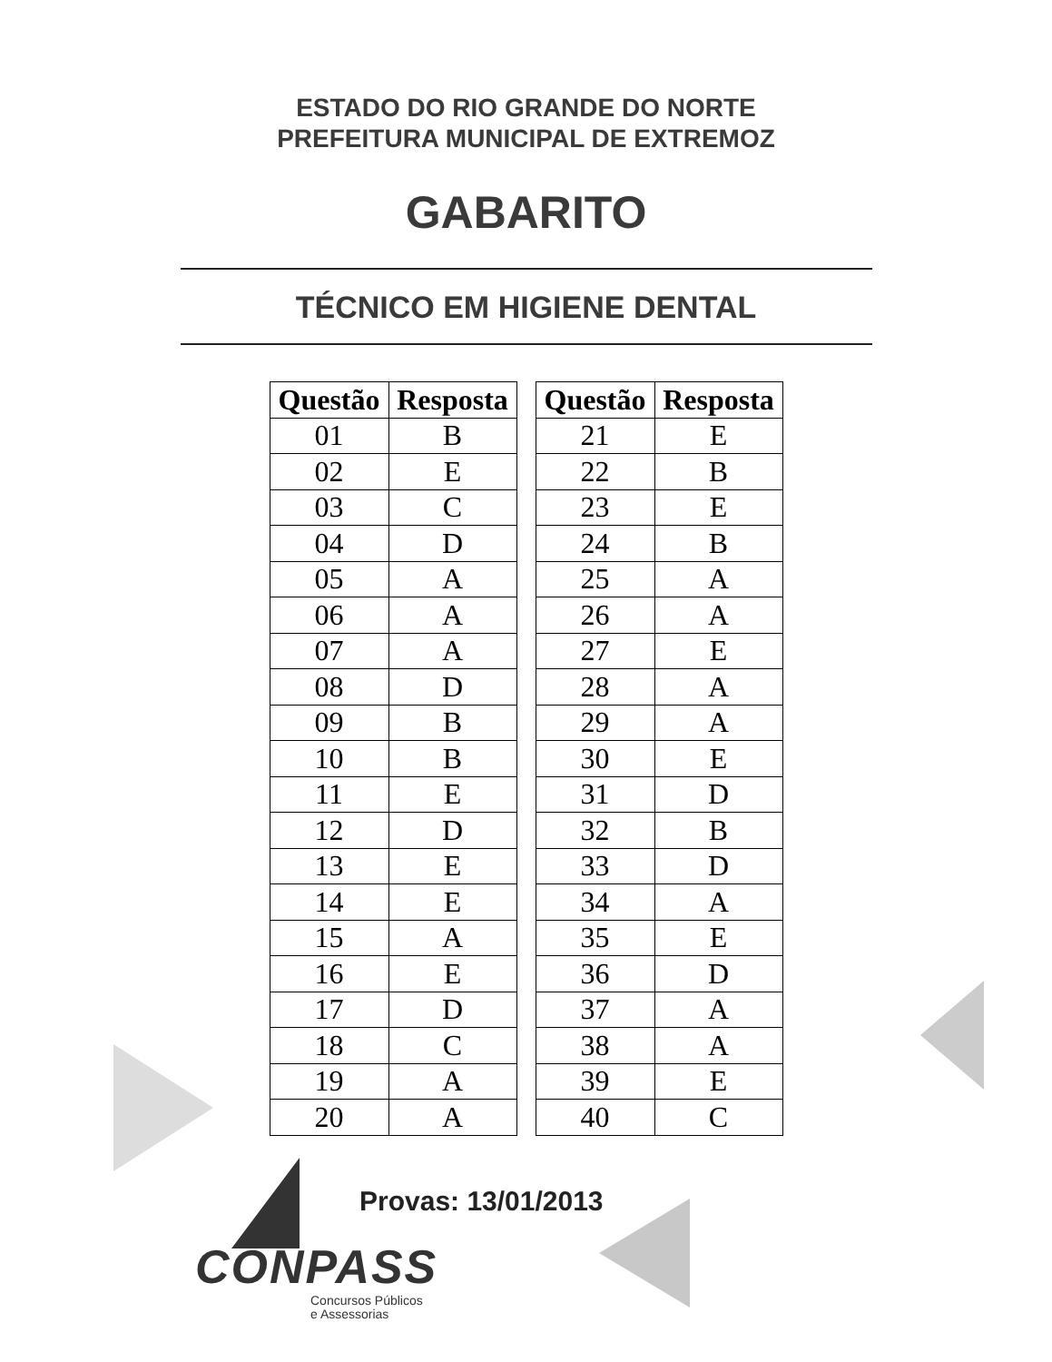ESTADO DO RIO GRANDE DO NORTE
PREFEITURA MUNICIPAL DE EXTREMOZ
GABARITO
TÉCNICO EM HIGIENE DENTAL
| Questão | Resposta |
| --- | --- |
| 01 | B |
| 02 | E |
| 03 | C |
| 04 | D |
| 05 | A |
| 06 | A |
| 07 | A |
| 08 | D |
| 09 | B |
| 10 | B |
| 11 | E |
| 12 | D |
| 13 | E |
| 14 | E |
| 15 | A |
| 16 | E |
| 17 | D |
| 18 | C |
| 19 | A |
| 20 | A |
| Questão | Resposta |
| --- | --- |
| 21 | E |
| 22 | B |
| 23 | E |
| 24 | B |
| 25 | A |
| 26 | A |
| 27 | E |
| 28 | A |
| 29 | A |
| 30 | E |
| 31 | D |
| 32 | B |
| 33 | D |
| 34 | A |
| 35 | E |
| 36 | D |
| 37 | A |
| 38 | A |
| 39 | E |
| 40 | C |
Provas: 13/01/2013
CONPASS
Concursos Públicos
e Assessorias